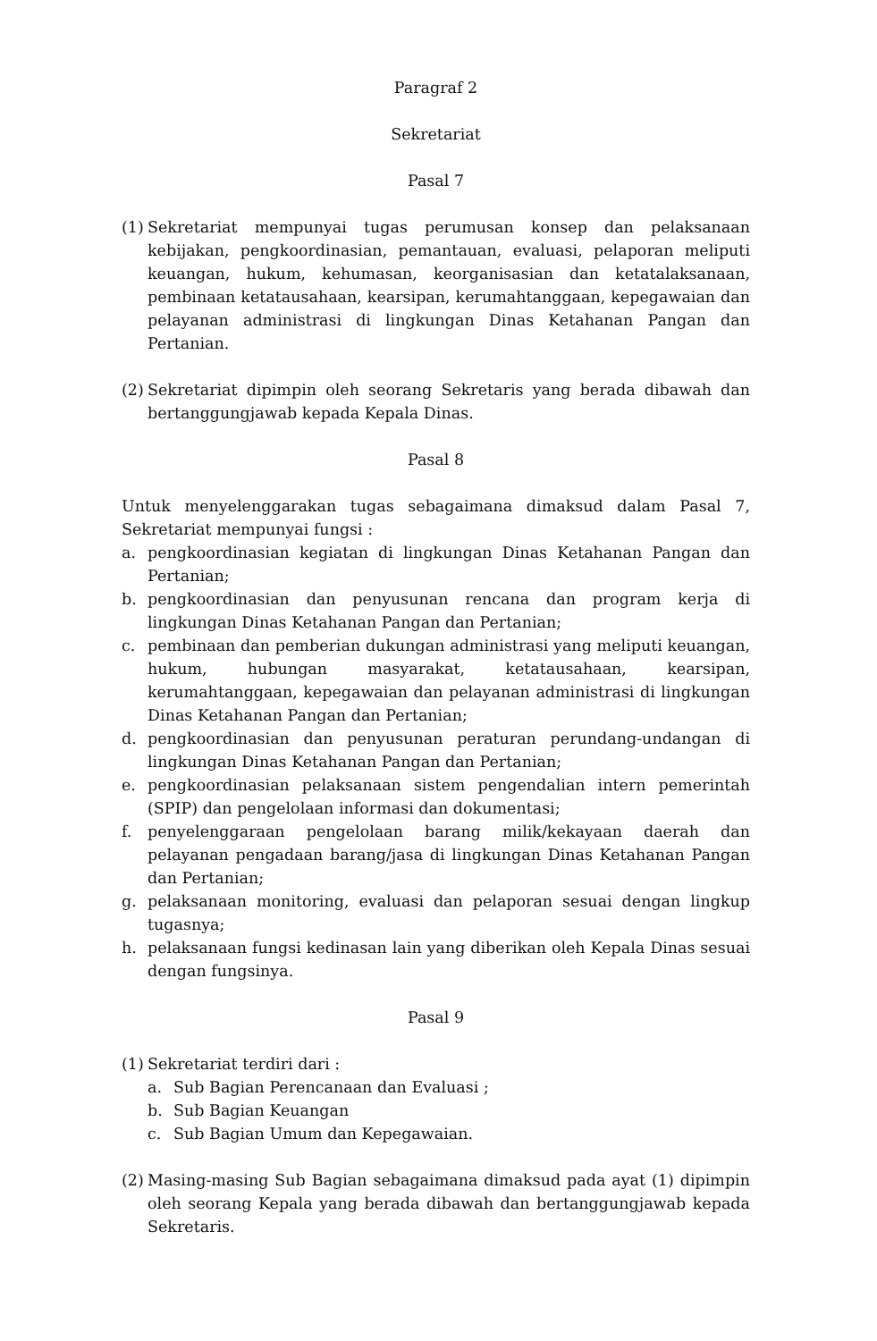Paragraf 2
Sekretariat
Pasal 7
(1) Sekretariat mempunyai tugas perumusan konsep dan pelaksanaan kebijakan, pengkoordinasian, pemantauan, evaluasi, pelaporan meliputi keuangan, hukum, kehumasan, keorganisasian dan ketatalaksanaan, pembinaan ketatausahaan, kearsipan, kerumahtanggaan, kepegawaian dan pelayanan administrasi di lingkungan Dinas Ketahanan Pangan dan Pertanian.
(2) Sekretariat dipimpin oleh seorang Sekretaris yang berada dibawah dan bertanggungjawab kepada Kepala Dinas.
Pasal 8
Untuk menyelenggarakan tugas sebagaimana dimaksud dalam Pasal 7, Sekretariat mempunyai fungsi :
a. pengkoordinasian kegiatan di lingkungan Dinas Ketahanan Pangan dan Pertanian;
b. pengkoordinasian dan penyusunan rencana dan program kerja di lingkungan Dinas Ketahanan Pangan dan Pertanian;
c. pembinaan dan pemberian dukungan administrasi yang meliputi keuangan, hukum, hubungan masyarakat, ketatausahaan, kearsipan, kerumahtanggaan, kepegawaian dan pelayanan administrasi di lingkungan Dinas Ketahanan Pangan dan Pertanian;
d. pengkoordinasian dan penyusunan peraturan perundang-undangan di lingkungan Dinas Ketahanan Pangan dan Pertanian;
e. pengkoordinasian pelaksanaan sistem pengendalian intern pemerintah (SPIP) dan pengelolaan informasi dan dokumentasi;
f. penyelenggaraan pengelolaan barang milik/kekayaan daerah dan pelayanan pengadaan barang/jasa di lingkungan Dinas Ketahanan Pangan dan Pertanian;
g. pelaksanaan monitoring, evaluasi dan pelaporan sesuai dengan lingkup tugasnya;
h. pelaksanaan fungsi kedinasan lain yang diberikan oleh Kepala Dinas sesuai dengan fungsinya.
Pasal 9
(1) Sekretariat terdiri dari :
a. Sub Bagian Perencanaan dan Evaluasi ;
b. Sub Bagian Keuangan
c. Sub Bagian Umum dan Kepegawaian.
(2) Masing-masing Sub Bagian sebagaimana dimaksud pada ayat (1) dipimpin oleh seorang Kepala yang berada dibawah dan bertanggungjawab kepada Sekretaris.